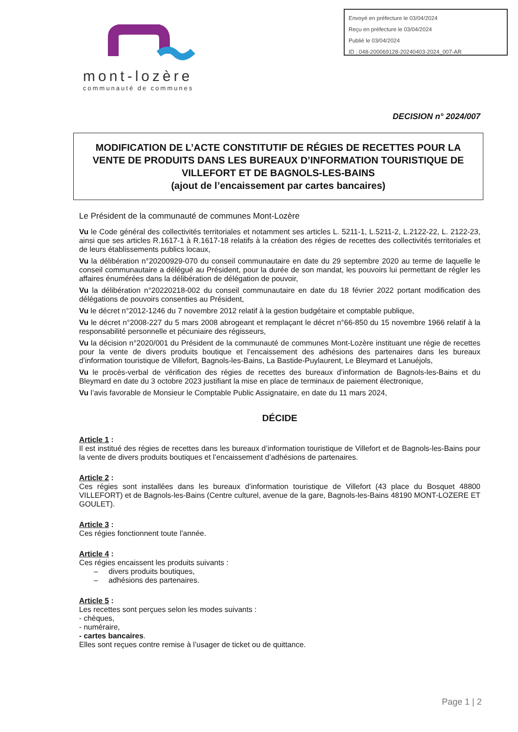Envoyé en préfecture le 03/04/2024
Reçu en préfecture le 03/04/2024
Publié le 03/04/2024
ID : 048-200069128-20240403-2024_007-AR
mont-lozère
communauté de communes
DECISION n° 2024/007
MODIFICATION DE L’ACTE CONSTITUTIF DE RÉGIES DE RECETTES POUR LA VENTE DE PRODUITS DANS LES BUREAUX D’INFORMATION TOURISTIQUE DE VILLEFORT ET DE BAGNOLS-LES-BAINS
(ajout de l’encaissement par cartes bancaires)
Le Président de la communauté de communes Mont-Lozère
Vu le Code général des collectivités territoriales et notamment ses articles L. 5211-1, L.5211-2, L.2122-22, L. 2122-23, ainsi que ses articles R.1617-1 à R.1617-18 relatifs à la création des régies de recettes des collectivités territoriales et de leurs établissements publics locaux,
Vu la délibération n°20200929-070 du conseil communautaire en date du 29 septembre 2020 au terme de laquelle le conseil communautaire a délégué au Président, pour la durée de son mandat, les pouvoirs lui permettant de régler les affaires énumérées dans la délibération de délégation de pouvoir,
Vu la délibération n°20220218-002 du conseil communautaire en date du 18 février 2022 portant modification des délégations de pouvoirs consenties au Président,
Vu le décret n°2012-1246 du 7 novembre 2012 relatif à la gestion budgétaire et comptable publique,
Vu le décret n°2008-227 du 5 mars 2008 abrogeant et remplaçant le décret n°66-850 du 15 novembre 1966 relatif à la responsabilité personnelle et pécuniaire des régisseurs,
Vu la décision n°2020/001 du Président de la communauté de communes Mont-Lozère instituant une régie de recettes pour la vente de divers produits boutique et l’encaissement des adhésions des partenaires dans les bureaux d’information touristique de Villefort, Bagnols-les-Bains, La Bastide-Puylaurent, Le Bleymard et Lanuéjols,
Vu le procès-verbal de vérification des régies de recettes des bureaux d’information de Bagnols-les-Bains et du Bleymard en date du 3 octobre 2023 justifiant la mise en place de terminaux de paiement électronique,
Vu l’avis favorable de Monsieur le Comptable Public Assignataire, en date du 11 mars 2024,
DÉCIDE
Article 1 :
Il est institué des régies de recettes dans les bureaux d’information touristique de Villefort et de Bagnols-les-Bains pour la vente de divers produits boutiques et l’encaissement d’adhésions de partenaires.
Article 2 :
Ces régies sont installées dans les bureaux d’information touristique de Villefort (43 place du Bosquet 48800 VILLEFORT) et de Bagnols-les-Bains (Centre culturel, avenue de la gare, Bagnols-les-Bains 48190 MONT-LOZERE ET GOULET).
Article 3 :
Ces régies fonctionnent toute l’année.
Article 4 :
Ces régies encaissent les produits suivants :
– divers produits boutiques,
– adhésions des partenaires.
Article 5 :
Les recettes sont perçues selon les modes suivants :
- chèques,
- numéraire,
- cartes bancaires.
Elles sont reçues contre remise à l’usager de ticket ou de quittance.
Page 1 | 2